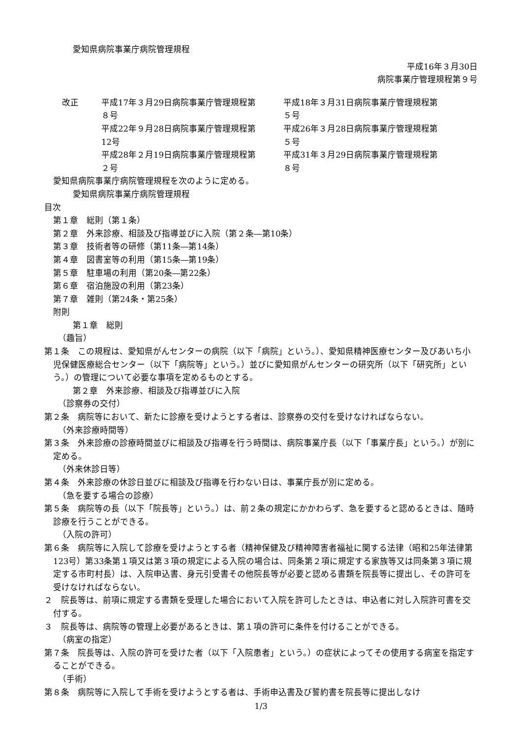愛知県病院事業庁病院管理規程
平成16年３月30日
病院事業庁管理規程第９号
改正 平成17年３月29日病院事業庁管理規程第
８号
平成18年３月31日病院事業庁管理規程第
５号
平成22年９月28日病院事業庁管理規程第
12号
平成26年３月28日病院事業庁管理規程第
５号
平成28年２月19日病院事業庁管理規程第
２号
平成31年３月29日病院事業庁管理規程第
８号
愛知県病院事業庁病院管理規程を次のように定める。
愛知県病院事業庁病院管理規程
目次
第１章　総則（第１条）
第２章　外来診療、相談及び指導並びに入院（第２条―第10条）
第３章　技術者等の研修（第11条―第14条）
第４章　図書室等の利用（第15条―第19条）
第５章　駐車場の利用（第20条―第22条）
第６章　宿泊施設の利用（第23条）
第７章　雑則（第24条・第25条）
附則
第１章　総則
（趣旨）
第１条　この規程は、愛知県がんセンターの病院（以下「病院」という。）、愛知県精神医療センター及びあいち小児保健医療総合センター（以下「病院等」という。）並びに愛知県がんセンターの研究所（以下「研究所」という。）の管理について必要な事項を定めるものとする。
第２章　外来診療、相談及び指導並びに入院
（診察券の交付）
第２条　病院等において、新たに診療を受けようとする者は、診察券の交付を受けなければならない。
（外来診療時間等）
第３条　外来診療の診療時間並びに相談及び指導を行う時間は、病院事業庁長（以下「事業庁長」という。）が別に定める。
（外来休診日等）
第４条　外来診療の休診日並びに相談及び指導を行わない日は、事業庁長が別に定める。
（急を要する場合の診療）
第５条　病院等の長（以下「院長等」という。）は、前２条の規定にかかわらず、急を要すると認めるときは、随時診療を行うことができる。
（入院の許可）
第６条　病院等に入院して診療を受けようとする者（精神保健及び精神障害者福祉に関する法律（昭和25年法律第123号）第33条第１項又は第３項の規定による入院の場合は、同条第２項に規定する家族等又は同条第３項に規定する市町村長）は、入院申込書、身元引受書その他院長等が必要と認める書類を院長等に提出し、その許可を受けなければならない。
２　院長等は、前項に規定する書類を受理した場合において入院を許可したときは、申込者に対し入院許可書を交付する。
３　院長等は、病院等の管理上必要があるときは、第１項の許可に条件を付けることができる。
（病室の指定）
第７条　院長等は、入院の許可を受けた者（以下「入院患者」という。）の症状によってその使用する病室を指定することができる。
（手術）
第８条　病院等に入院して手術を受けようとする者は、手術申込書及び誓約書を院長等に提出しなけ
1/3